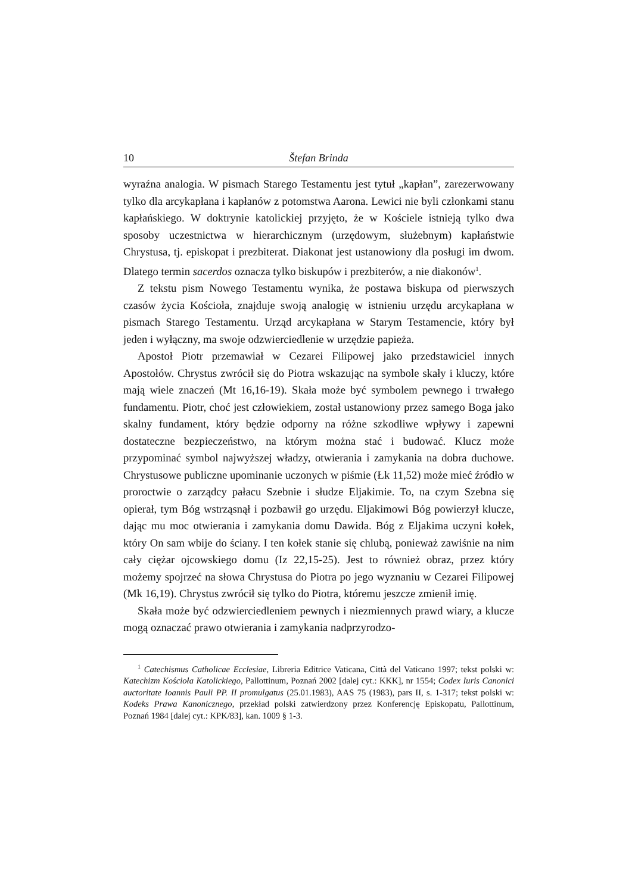10 Štefan Brinda
wyraźna analogia. W pismach Starego Testamentu jest tytuł „kapłan”, zarezerwowany tylko dla arcykapłana i kapłanów z potomstwa Aarona. Lewici nie byli członkami stanu kapłańskiego. W doktrynie katolickiej przyjęto, że w Kościele istnieją tylko dwa sposoby uczestnictwa w hierarchicznym (urzędowym, służebnym) kapłaństwie Chrystusa, tj. episkopat i prezbiterat. Diakonat jest ustanowiony dla posługi im dwom. Dlatego termin sacerdos oznacza tylko biskupów i prezbiterów, a nie diakonów<sup>1</sup>.
Z tekstu pism Nowego Testamentu wynika, że postawa biskupa od pierwszych czasów życia Kościoła, znajduje swoją analogię w istnieniu urzędu arcykapłana w pismach Starego Testamentu. Urząd arcykapłana w Starym Testamencie, który był jeden i wyłączny, ma swoje odzwierciedlenie w urzędzie papieża.
Apostoł Piotr przemawiał w Cezarei Filipowej jako przedstawiciel innych Apostołów. Chrystus zwrócił się do Piotra wskazując na symbole skały i kluczy, które mają wiele znaczeń (Mt 16,16-19). Skała może być symbolem pewnego i trwałego fundamentu. Piotr, choć jest człowiekiem, został ustanowiony przez samego Boga jako skalny fundament, który będzie odporny na różne szkodliwe wpływy i zapewni dostateczne bezpieczeństwo, na którym można stać i budować. Klucz może przypominać symbol najwyższej władzy, otwierania i zamykania na dobra duchowe. Chrystusowe publiczne upominanie uczonych w piśmie (Łk 11,52) może mieć źródło w proroctwie o zarządcy pałacu Szebnie i słudze Eljakimie. To, na czym Szebna się opierał, tym Bóg wstrząsnął i pozbawił go urzędu. Eljakimowi Bóg powierzył klucze, dając mu moc otwierania i zamykania domu Dawida. Bóg z Eljakima uczyni kołek, który On sam wbije do ściany. I ten kołek stanie się chlubą, ponieważ zawiśnie na nim cały ciężar ojcowskiego domu (Iz 22,15-25). Jest to również obraz, przez który możemy spojrzeć na słowa Chrystusa do Piotra po jego wyznaniu w Cezarei Filipowej (Mk 16,19). Chrystus zwrócił się tylko do Piotra, któremu jeszcze zmienił imię.
Skała może być odzwierciedleniem pewnych i niezmiennych prawd wiary, a klucze mogą oznaczać prawo otwierania i zamykania nadprzyrodzo-
<sup>1</sup> Catechismus Catholicae Ecclesiae, Libreria Editrice Vaticana, Città del Vaticano 1997; tekst polski w: Katechizm Kościoła Katolickiego, Pallottinum, Poznań 2002 [dalej cyt.: KKK], nr 1554; Codex Iuris Canonici auctoritate Ioannis Pauli PP. II promulgatus (25.01.1983), AAS 75 (1983), pars II, s. 1-317; tekst polski w: Kodeks Prawa Kanonicznego, przekład polski zatwierdzony przez Konferencję Episkopatu, Pallottinum, Poznań 1984 [dalej cyt.: KPK/83], kan. 1009 § 1-3.